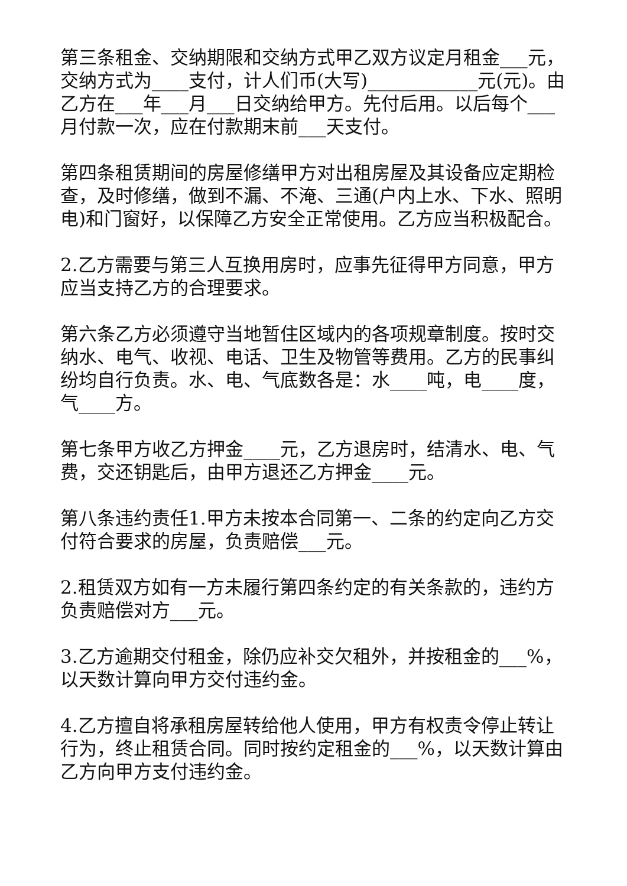第三条租金、交纳期限和交纳方式甲乙双方议定月租金___元，交纳方式为____支付，计人们币(大写)____________元(元)。由乙方在___年___月___日交纳给甲方。先付后用。以后每个___月付款一次，应在付款期末前___天支付。
第四条租赁期间的房屋修缮甲方对出租房屋及其设备应定期检查，及时修缮，做到不漏、不淹、三通(户内上水、下水、照明电)和门窗好，以保障乙方安全正常使用。乙方应当积极配合。
2.乙方需要与第三人互换用房时，应事先征得甲方同意，甲方应当支持乙方的合理要求。
第六条乙方必须遵守当地暂住区域内的各项规章制度。按时交纳水、电气、收视、电话、卫生及物管等费用。乙方的民事纠纷均自行负责。水、电、气底数各是：水____吨，电____度，气____方。
第七条甲方收乙方押金____元，乙方退房时，结清水、电、气费，交还钥匙后，由甲方退还乙方押金____元。
第八条违约责任1.甲方未按本合同第一、二条的约定向乙方交付符合要求的房屋，负责赔偿___元。
2.租赁双方如有一方未履行第四条约定的有关条款的，违约方负责赔偿对方___元。
3.乙方逾期交付租金，除仍应补交欠租外，并按租金的___%，以天数计算向甲方交付违约金。
4.乙方擅自将承租房屋转给他人使用，甲方有权责令停止转让行为，终止租赁合同。同时按约定租金的___%，以天数计算由乙方向甲方支付违约金。